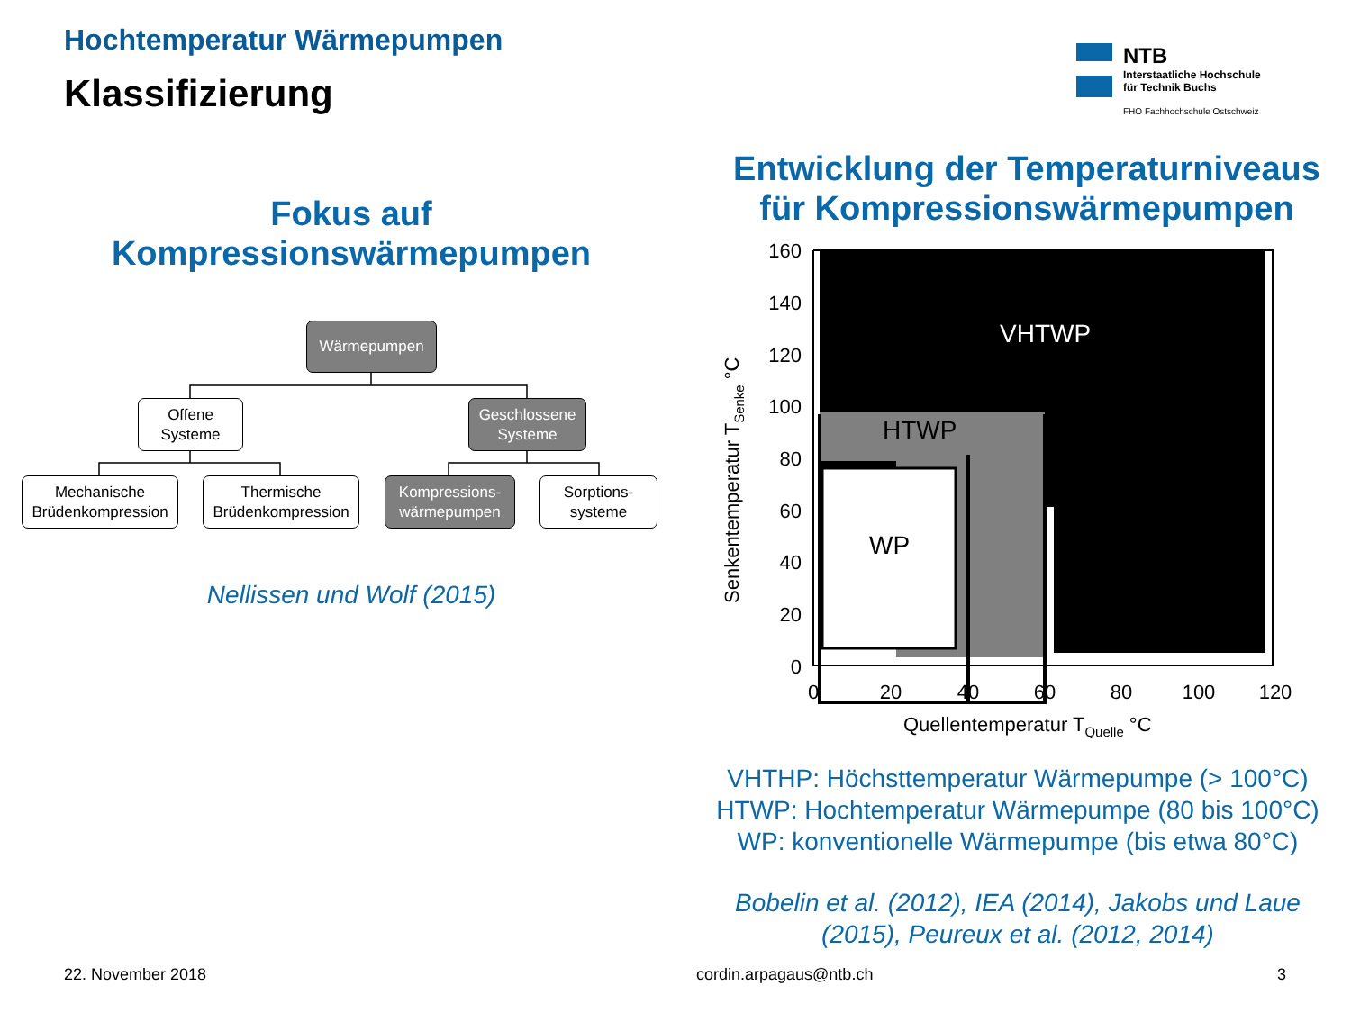Hochtemperatur Wärmepumpen
Klassifizierung
NTB
Interstaatliche Hochschule
für Technik Buchs
FHO Fachhochschule Ostschweiz
Fokus auf
Kompressionswärmepumpen
Wärmepumpen
Offene
Systeme
Geschlossene
Systeme
Mechanische
Brüdenkompression
Thermische
Brüdenkompression
Kompressions-
wärmepumpen
Sorptions-
systeme
Nellissen und Wolf (2015)
Entwicklung der Temperaturniveaus
für Kompressionswärmepumpen
VHTWP
HTWP
WP
160
140
120
100
80
60
40
20
0
0
20
40
60
80
100
120
Quellentemperatur TQuelle °C
Senkentemperatur TSenke °C
VHTHP: Höchsttemperatur Wärmepumpe (> 100°C)
HTWP: Hochtemperatur Wärmepumpe (80 bis 100°C)
WP: konventionelle Wärmepumpe (bis etwa 80°C)
Bobelin et al. (2012), IEA (2014), Jakobs und Laue
(2015), Peureux et al. (2012, 2014)
22. November 2018 cordin.arpagaus@ntb.ch 3